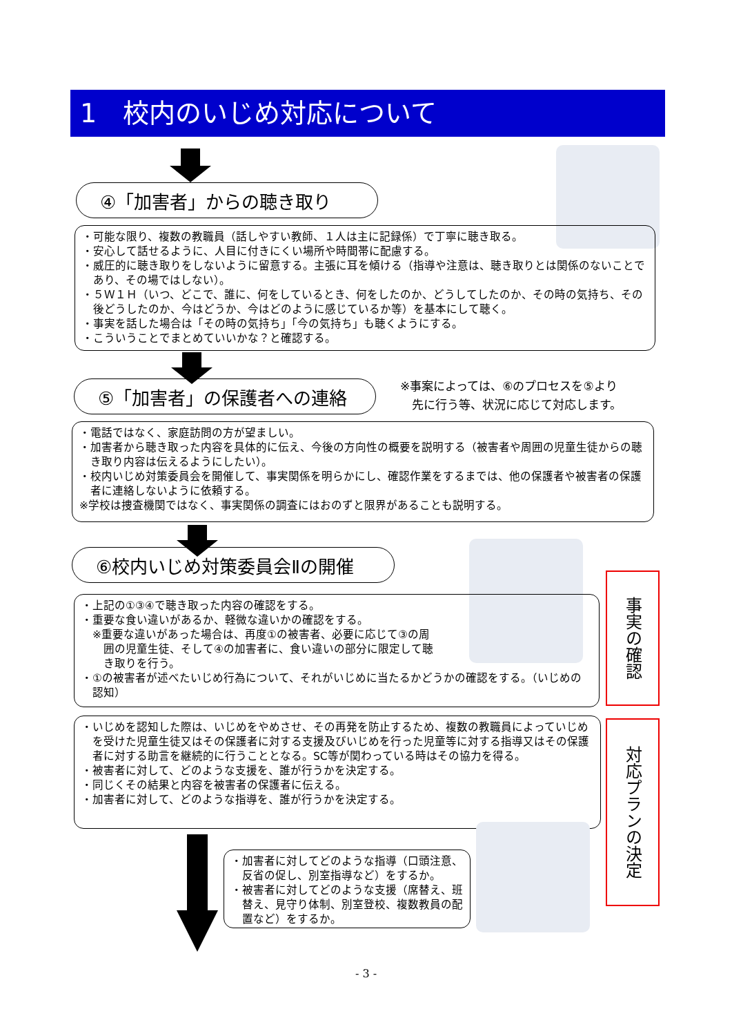1　校内のいじめ対応について
④「加害者」からの聴き取り
・可能な限り、複数の教職員（話しやすい教師、１人は主に記録係）で丁寧に聴き取る。
・安心して話せるように、人目に付きにくい場所や時間帯に配慮する。
・威圧的に聴き取りをしないように留意する。主張に耳を傾ける（指導や注意は、聴き取りとは関係のないことであり、その場ではしない）。
・５Ｗ１Ｈ（いつ、どこで、誰に、何をしているとき、何をしたのか、どうしてしたのか、その時の気持ち、その後どうしたのか、今はどうか、今はどのように感じているか等）を基本にして聴く。
・事実を話した場合は「その時の気持ち」「今の気持ち」も聴くようにする。
・こういうことでまとめていいかな？と確認する。
⑤「加害者」の保護者への連絡
※事案によっては、⑥のプロセスを⑤より
　先に行う等、状況に応じて対応します。
・電話ではなく、家庭訪問の方が望ましい。
・加害者から聴き取った内容を具体的に伝え、今後の方向性の概要を説明する（被害者や周囲の児童生徒からの聴き取り内容は伝えるようにしたい）。
・校内いじめ対策委員会を開催して、事実関係を明らかにし、確認作業をするまでは、他の保護者や被害者の保護者に連絡しないように依頼する。
※学校は捜査機関ではなく、事実関係の調査にはおのずと限界があることも説明する。
⑥校内いじめ対策委員会Ⅱの開催
・上記の①③④で聴き取った内容の確認をする。
・重要な食い違いがあるか、軽微な違いかの確認をする。
※重要な違いがあった場合は、再度①の被害者、必要に応じて③の周
囲の児童生徒、そして④の加害者に、食い違いの部分に限定して聴
き取りを行う。
・①の被害者が述べたいじめ行為について、それがいじめに当たるかどうかの確認をする。（いじめの認知）
事実の確認
・いじめを認知した際は、いじめをやめさせ、その再発を防止するため、複数の教職員によっていじめを受けた児童生徒又はその保護者に対する支援及びいじめを行った児童等に対する指導又はその保護者に対する助言を継続的に行うこととなる。SC等が関わっている時はその協力を得る。
・被害者に対して、どのような支援を、誰が行うかを決定する。
・同じくその結果と内容を被害者の保護者に伝える。
・加害者に対して、どのような指導を、誰が行うかを決定する。
対応プランの決定
・加害者に対してどのような指導（口頭注意、反省の促し、別室指導など）をするか。
・被害者に対してどのような支援（席替え、班替え、見守り体制、別室登校、複数教員の配置など）をするか。
- 3 -